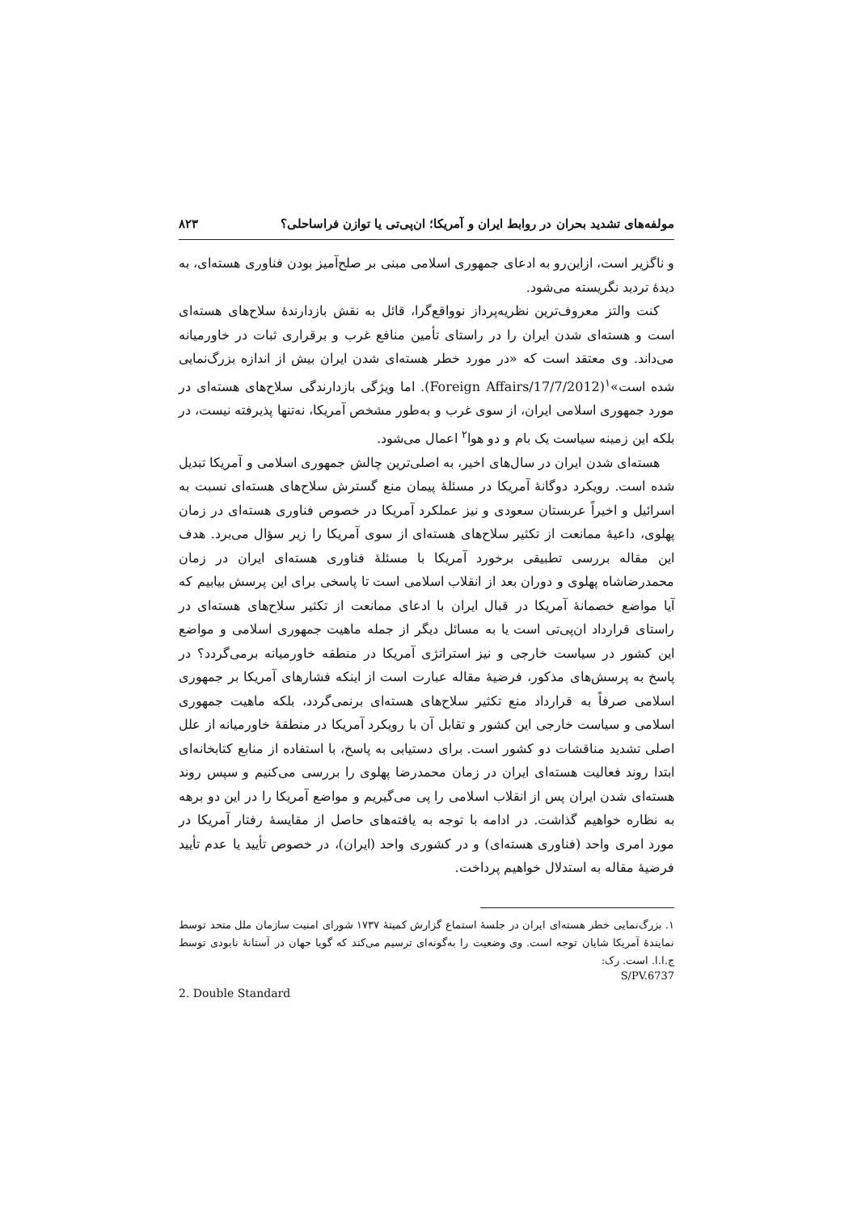مولفه‌های تشدید بحران در روابط ایران و آمریکا؛ ان‌پی‌تی یا توازن فراساحلی؟ ۸۲۳
و ناگزیر است، ازاین‌رو به ادعای جمهوری اسلامی مبنی بر صلح‌آمیز بودن فناوری هسته‌ای، به دیدهٔ تردید نگریسته می‌شود.
کنت والتز معروف‌ترین نظریه‌پرداز نوواقع‌گرا، قائل به نقش بازدارندهٔ سلاح‌های هسته‌ای است و هسته‌ای شدن ایران را در راستای تأمین منافع غرب و برقراری ثبات در خاورمیانه می‌داند. وی معتقد است که «در مورد خطر هسته‌ای شدن ایران بیش از اندازه بزرگ‌نمایی شده است»<sup>۱</sup>(Foreign Affairs/17/7/2012). اما ویژگی بازدارندگی سلاح‌های هسته‌ای در مورد جمهوری اسلامی ایران، از سوی غرب و به‌طور مشخص آمریکا، نه‌تنها پذیرفته نیست، در بلکه این زمینه سیاست یک بام و دو هوا<sup>۲</sup> اعمال می‌شود.
هسته‌ای شدن ایران در سال‌های اخیر، به اصلی‌ترین چالش جمهوری اسلامی و آمریکا تبدیل شده است. رویکرد دوگانهٔ آمریکا در مسئلهٔ پیمان منع گسترش سلاح‌های هسته‌ای نسبت به اسرائیل و اخیراً عربستان سعودی و نیز عملکرد آمریکا در خصوص فناوری هسته‌ای در زمان پهلوی، داعیهٔ ممانعت از تکثیر سلاح‌های هسته‌ای از سوی آمریکا را زیر سؤال می‌برد. هدف این مقاله بررسی تطبیقی برخورد آمریکا با مسئلهٔ فناوری هسته‌ای ایران در زمان محمدرضاشاه پهلوی و دوران بعد از انقلاب اسلامی است تا پاسخی برای این پرسش بیابیم که آیا مواضع خصمانهٔ آمریکا در قبال ایران با ادعای ممانعت از تکثیر سلاح‌های هسته‌ای در راستای قرارداد ان‌پی‌تی است یا به مسائل دیگر از جمله ماهیت جمهوری اسلامی و مواضع این کشور در سیاست خارجی و نیز استراتژی آمریکا در منطقه خاورمیانه برمی‌گردد؟ در پاسخ به پرسش‌های مذکور، فرضیهٔ مقاله عبارت است از اینکه فشارهای آمریکا بر جمهوری اسلامی صرفاً به قرارداد منع تکثیر سلاح‌های هسته‌ای برنمی‌گردد، بلکه ماهیت جمهوری اسلامی و سیاست خارجی این کشور و تقابل آن با رویکرد آمریکا در منطقهٔ خاورمیانه از علل اصلی تشدید مناقشات دو کشور است. برای دستیابی به پاسخ، با استفاده از منابع کتابخانه‌ای ابتدا روند فعالیت هسته‌ای ایران در زمان محمدرضا پهلوی را بررسی می‌کنیم و سپس روند هسته‌ای شدن ایران پس از انقلاب اسلامی را پی می‌گیریم و مواضع آمریکا را در این دو برهه به نظاره خواهیم گذاشت. در ادامه با توجه به یافته‌های حاصل از مقایسهٔ رفتار آمریکا در مورد امری واحد (فناوری هسته‌ای) و در کشوری واحد (ایران)، در خصوص تأیید یا عدم تأیید فرضیهٔ مقاله به استدلال خواهیم پرداخت.
۱. بزرگ‌نمایی خطر هسته‌ای ایران در جلسهٔ استماع گزارش کمیتهٔ ۱۷۳۷ شورای امنیت سازمان ملل متحد توسط نمایندهٔ آمریکا شایان توجه است. وی وضعیت را به‌گونه‌ای ترسیم می‌کند که گویا جهان در آستانهٔ نابودی توسط ج.ا.ا. است. رک:
S/PV.6737
2. Double Standard